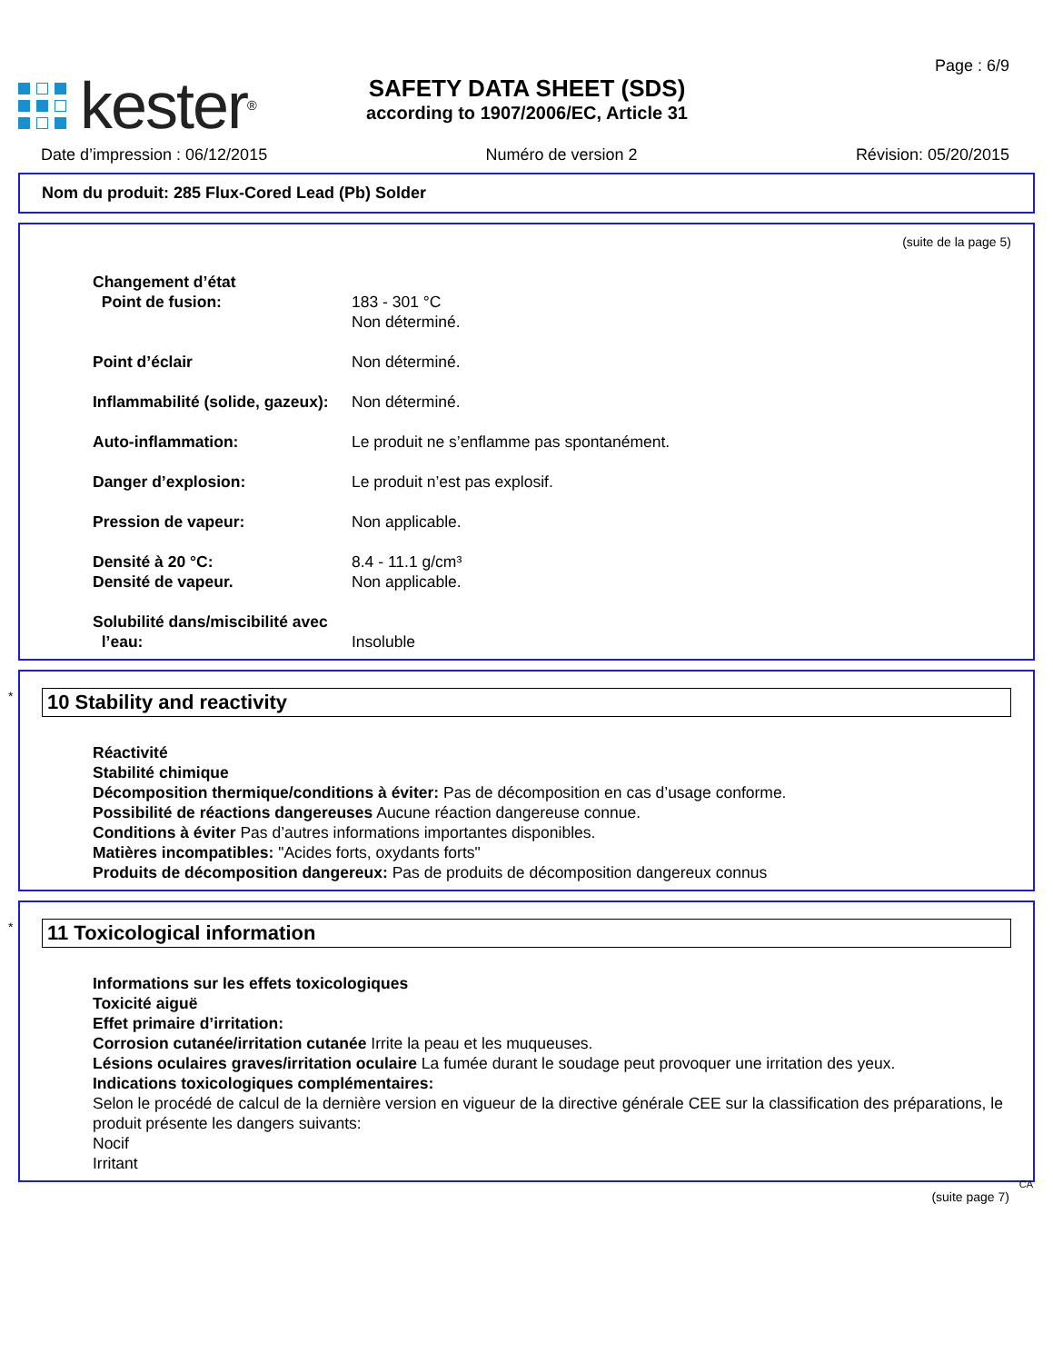kester ®
SAFETY DATA SHEET (SDS)
according to 1907/2006/EC, Article 31
Page : 6/9
Date d’impression : 06/12/2015 Numéro de version 2 Révision: 05/20/2015
Nom du produit: 285 Flux-Cored Lead (Pb) Solder
(suite de la page 5)
Changement d’état
Point de fusion: 183 - 301 °C
Non déterminé.
Point d’éclair Non déterminé.
Inflammabilité (solide, gazeux):
Non déterminé.
Auto-inflammation: Le produit ne s’enflamme pas spontanément.
Danger d’explosion: Le produit n’est pas explosif.
Pression de vapeur: Non applicable.
Densité à 20 °C:
Densité de vapeur.
8.4 - 11.1 g/cm³
Non applicable.
Solubilité dans/miscibilité avec
l’eau:
Insoluble
* 10 Stability and reactivity
Réactivité
Stabilité chimique
Décomposition thermique/conditions à éviter: Pas de décomposition en cas d’usage conforme.
Possibilité de réactions dangereuses Aucune réaction dangereuse connue.
Conditions à éviter Pas d’autres informations importantes disponibles.
Matières incompatibles: "Acides forts, oxydants forts"
Produits de décomposition dangereux: Pas de produits de décomposition dangereux connus
* 11 Toxicological information
Informations sur les effets toxicologiques
Toxicité aiguë
Effet primaire d’irritation:
Corrosion cutanée/irritation cutanée Irrite la peau et les muqueuses.
Lésions oculaires graves/irritation oculaire La fumée durant le soudage peut provoquer une irritation des yeux.
Indications toxicologiques complémentaires:
Selon le procédé de calcul de la dernière version en vigueur de la directive générale CEE sur la classification des préparations, le produit présente les dangers suivants:
Nocif
Irritant
CA
(suite page 7)